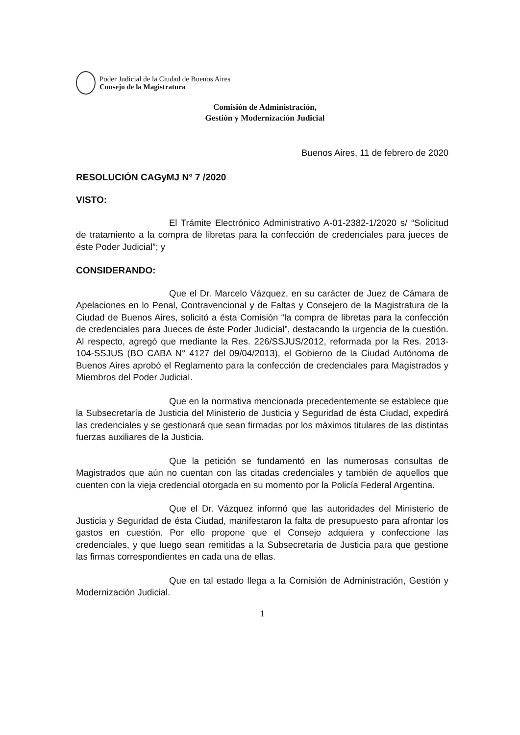Poder Judicial de la Ciudad de Buenos Aires
Consejo de la Magistratura
Comisión de Administración,
Gestión y Modernización Judicial
Buenos Aires, 11 de febrero de 2020
RESOLUCIÓN CAGyMJ N° 7 /2020
VISTO:
El Trámite Electrónico Administrativo A-01-2382-1/2020 s/ “Solicitud de tratamiento a la compra de libretas para la confección de credenciales para jueces de éste Poder Judicial”; y
CONSIDERANDO:
Que el Dr. Marcelo Vázquez, en su carácter de Juez de Cámara de Apelaciones en lo Penal, Contravencional y de Faltas y Consejero de la Magistratura de la Ciudad de Buenos Aires, solicitó a ésta Comisión “la compra de libretas para la confección de credenciales para Jueces de éste Poder Judicial”, destacando la urgencia de la cuestión. Al respecto, agregó que mediante la Res. 226/SSJUS/2012, reformada por la Res. 2013-104-SSJUS (BO CABA N° 4127 del 09/04/2013), el Gobierno de la Ciudad Autónoma de Buenos Aires aprobó el Reglamento para la confección de credenciales para Magistrados y Miembros del Poder Judicial.
Que en la normativa mencionada precedentemente se establece que la Subsecretaría de Justicia del Ministerio de Justicia y Seguridad de ésta Ciudad, expedirá las credenciales y se gestionará que sean firmadas por los máximos titulares de las distintas fuerzas auxiliares de la Justicia.
Que la petición se fundamentó en las numerosas consultas de Magistrados que aún no cuentan con las citadas credenciales y también de aquellos que cuenten con la vieja credencial otorgada en su momento por la Policía Federal Argentina.
Que el Dr. Vázquez informó que las autoridades del Ministerio de Justicia y Seguridad de ésta Ciudad, manifestaron la falta de presupuesto para afrontar los gastos en cuestión. Por ello propone que el Consejo adquiera y confeccione las credenciales, y que luego sean remitidas a la Subsecretaria de Justicia para que gestione las firmas correspondientes en cada una de ellas.
Que en tal estado llega a la Comisión de Administración, Gestión y Modernización Judicial.
1